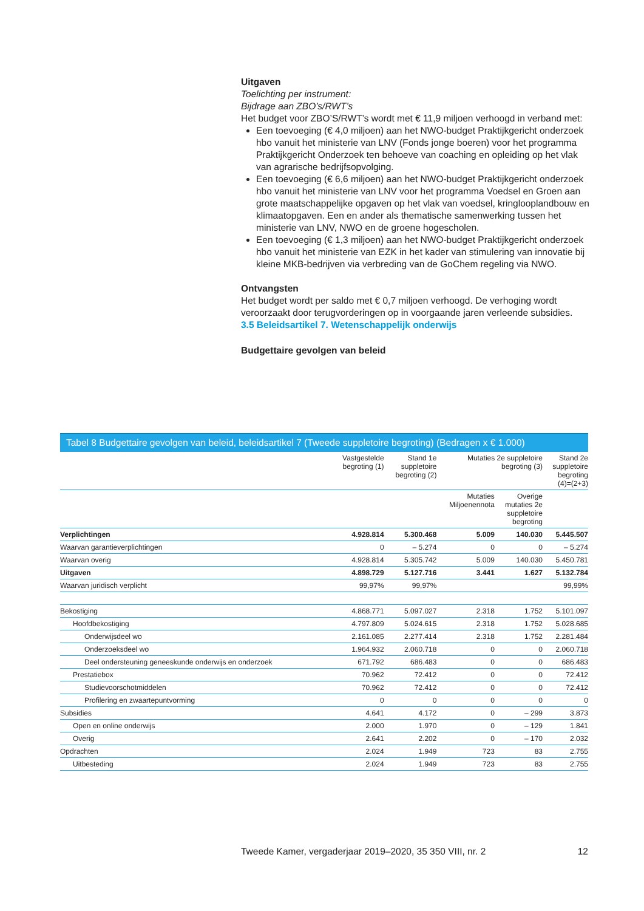Uitgaven
Toelichting per instrument:
Bijdrage aan ZBO’s/RWT’s
Het budget voor ZBO’S/RWT’s wordt met € 11,9 miljoen verhoogd in verband met:
Een toevoeging (€ 4,0 miljoen) aan het NWO-budget Praktijkgericht onderzoek hbo vanuit het ministerie van LNV (Fonds jonge boeren) voor het programma Praktijkgericht Onderzoek ten behoeve van coaching en opleiding op het vlak van agrarische bedrijfsopvolging.
Een toevoeging (€ 6,6 miljoen) aan het NWO-budget Praktijkgericht onderzoek hbo vanuit het ministerie van LNV voor het programma Voedsel en Groen aan grote maatschappelijke opgaven op het vlak van voedsel, kringlooplandbouw en klimaatopgaven. Een en ander als thematische samenwerking tussen het ministerie van LNV, NWO en de groene hogescholen.
Een toevoeging (€ 1,3 miljoen) aan het NWO-budget Praktijkgericht onderzoek hbo vanuit het ministerie van EZK in het kader van stimulering van innovatie bij kleine MKB-bedrijven via verbreding van de GoChem regeling via NWO.
Ontvangsten
Het budget wordt per saldo met € 0,7 miljoen verhoogd. De verhoging wordt veroorzaakt door terugvorderingen op in voorgaande jaren verleende subsidies.
3.5 Beleidsartikel 7. Wetenschappelijk onderwijs
Budgettaire gevolgen van beleid
Tabel 8 Budgettaire gevolgen van beleid, beleidsartikel 7 (Tweede suppletoire begroting) (Bedragen x € 1.000)
| | Vastgestelde begroting (1) | Stand 1e suppletoire begroting (2) | Mutaties 2e suppletoire begroting (3) | | Stand 2e suppletoire begroting (4)=(2+3) |
| --- | --- | --- | --- | --- | --- |
| | | | Mutaties Miljoenennota | Overige mutaties 2e suppletoire begroting | |
| Verplichtingen | 4.928.814 | 5.300.468 | 5.009 | 140.030 | 5.445.507 |
| Waarvan garantieverplichtingen | 0 | – 5.274 | 0 | 0 | – 5.274 |
| Waarvan overig | 4.928.814 | 5.305.742 | 5.009 | 140.030 | 5.450.781 |
| Uitgaven | 4.898.729 | 5.127.716 | 3.441 | 1.627 | 5.132.784 |
| Waarvan juridisch verplicht | 99,97% | 99,97% | | | 99,99% |
| Bekostiging | 4.868.771 | 5.097.027 | 2.318 | 1.752 | 5.101.097 |
| Hoofdbekostiging | 4.797.809 | 5.024.615 | 2.318 | 1.752 | 5.028.685 |
| Onderwijsdeel wo | 2.161.085 | 2.277.414 | 2.318 | 1.752 | 2.281.484 |
| Onderzoeksdeel wo | 1.964.932 | 2.060.718 | 0 | 0 | 2.060.718 |
| Deel ondersteuning geneeskunde onderwijs en onderzoek | 671.792 | 686.483 | 0 | 0 | 686.483 |
| Prestatiebox | 70.962 | 72.412 | 0 | 0 | 72.412 |
| Studievoorschotmiddelen | 70.962 | 72.412 | 0 | 0 | 72.412 |
| Profilering en zwaartepuntvorming | 0 | 0 | 0 | 0 | 0 |
| Subsidies | 4.641 | 4.172 | 0 | – 299 | 3.873 |
| Open en online onderwijs | 2.000 | 1.970 | 0 | – 129 | 1.841 |
| Overig | 2.641 | 2.202 | 0 | – 170 | 2.032 |
| Opdrachten | 2.024 | 1.949 | 723 | 83 | 2.755 |
| Uitbesteding | 2.024 | 1.949 | 723 | 83 | 2.755 |
Tweede Kamer, vergaderjaar 2019–2020, 35 350 VIII, nr. 2 12